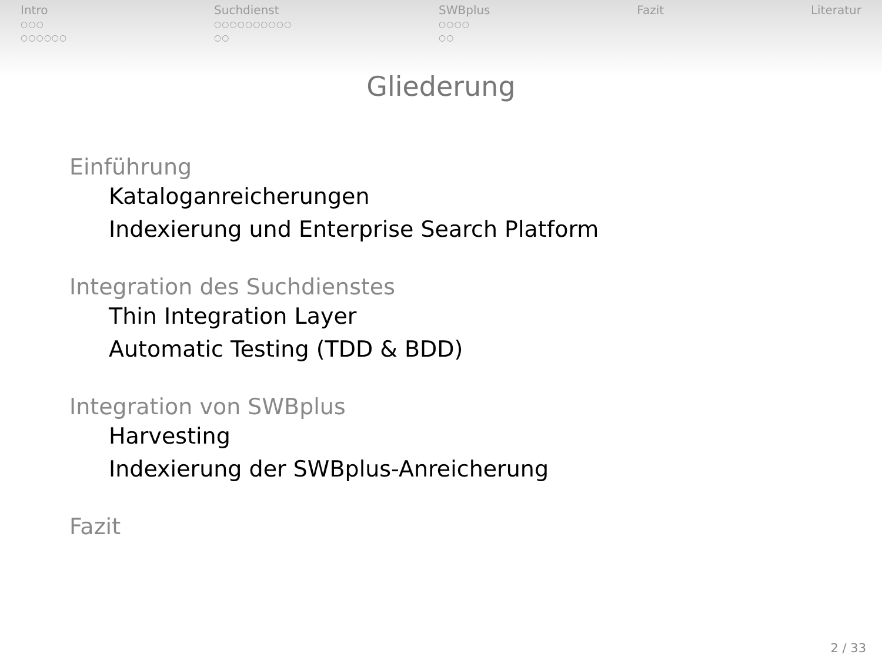Intro
○○○
○○○○○○
Suchdienst
○○○○○○○○○○
○○
SWBplus
○○○○
○○
Fazit Literatur
Gliederung
Einführung
Kataloganreicherungen
Indexierung und Enterprise Search Platform
Integration des Suchdienstes
Thin Integration Layer
Automatic Testing (TDD & BDD)
Integration von SWBplus
Harvesting
Indexierung der SWBplus-Anreicherung
Fazit
2 / 33